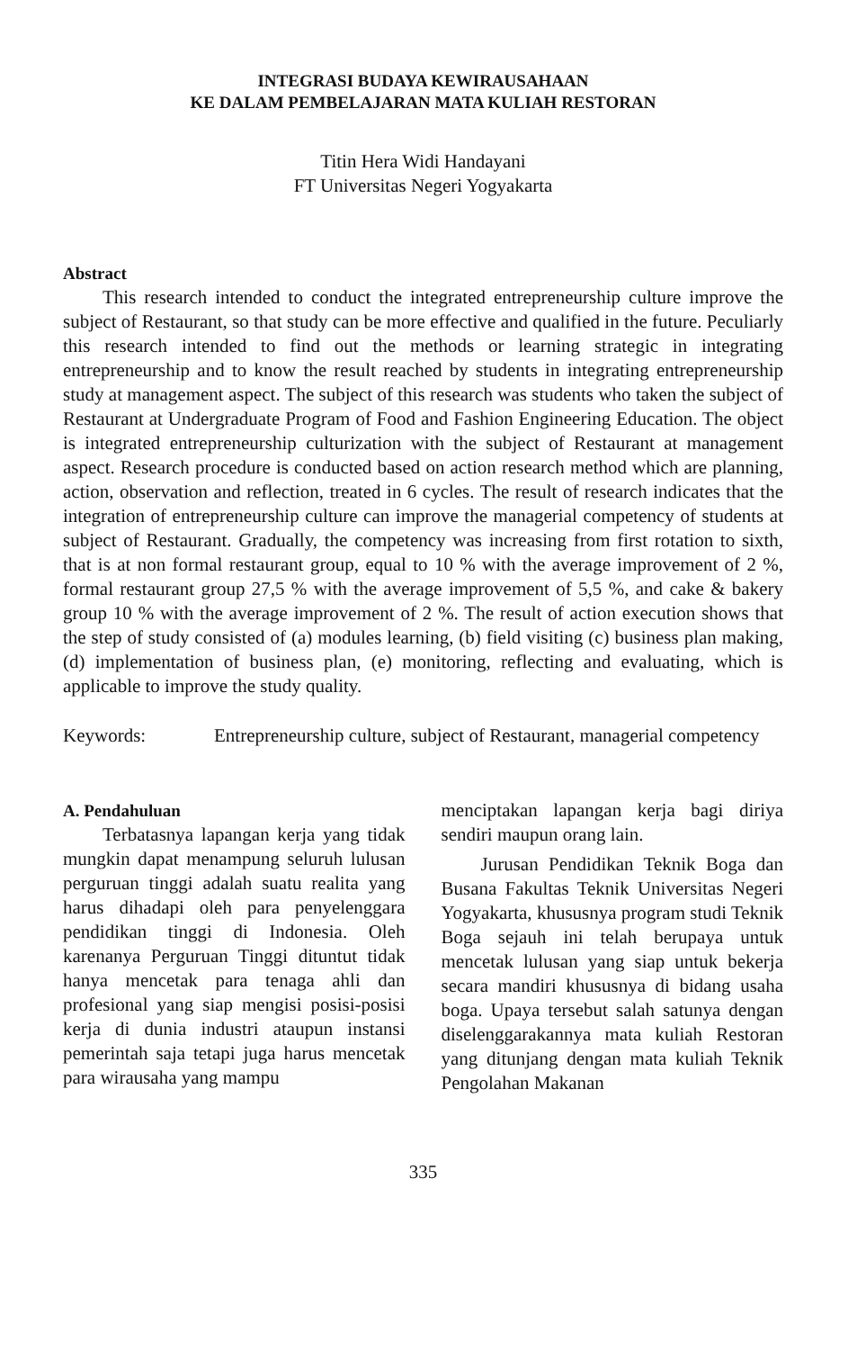INTEGRASI BUDAYA KEWIRAUSAHAAN
KE DALAM PEMBELAJARAN MATA KULIAH RESTORAN
Titin Hera Widi Handayani
FT Universitas Negeri Yogyakarta
Abstract
This research intended to conduct the integrated entrepreneurship culture improve the subject of Restaurant, so that study can be more effective and qualified in the future. Peculiarly this research intended to find out the methods or learning strategic in integrating entrepreneurship and to know the result reached by students in integrating entrepreneurship study at management aspect. The subject of this research was students who taken the subject of Restaurant at Undergraduate Program of Food and Fashion Engineering Education. The object is integrated entrepreneurship culturization with the subject of Restaurant at management aspect. Research procedure is conducted based on action research method which are planning, action, observation and reflection, treated in 6 cycles. The result of research indicates that the integration of entrepreneurship culture can improve the managerial competency of students at subject of Restaurant. Gradually, the competency was increasing from first rotation to sixth, that is at non formal restaurant group, equal to 10 % with the average improvement of 2 %, formal restaurant group 27,5 % with the average improvement of 5,5 %, and cake & bakery group 10 % with the average improvement of 2 %. The result of action execution shows that the step of study consisted of (a) modules learning, (b) field visiting (c) business plan making, (d) implementation of business plan, (e) monitoring, reflecting and evaluating, which is applicable to improve the study quality.
Keywords: Entrepreneurship culture, subject of Restaurant, managerial competency
A. Pendahuluan
Terbatasnya lapangan kerja yang tidak mungkin dapat menampung seluruh lulusan perguruan tinggi adalah suatu realita yang harus dihadapi oleh para penyelenggara pendidikan tinggi di Indonesia. Oleh karenanya Perguruan Tinggi dituntut tidak hanya mencetak para tenaga ahli dan profesional yang siap mengisi posisi-posisi kerja di dunia industri ataupun instansi pemerintah saja tetapi juga harus mencetak para wirausaha yang mampu
menciptakan lapangan kerja bagi diriya sendiri maupun orang lain.
Jurusan Pendidikan Teknik Boga dan Busana Fakultas Teknik Universitas Negeri Yogyakarta, khususnya program studi Teknik Boga sejauh ini telah berupaya untuk mencetak lulusan yang siap untuk bekerja secara mandiri khususnya di bidang usaha boga. Upaya tersebut salah satunya dengan diselenggarakannya mata kuliah Restoran yang ditunjang dengan mata kuliah Teknik Pengolahan Makanan
335